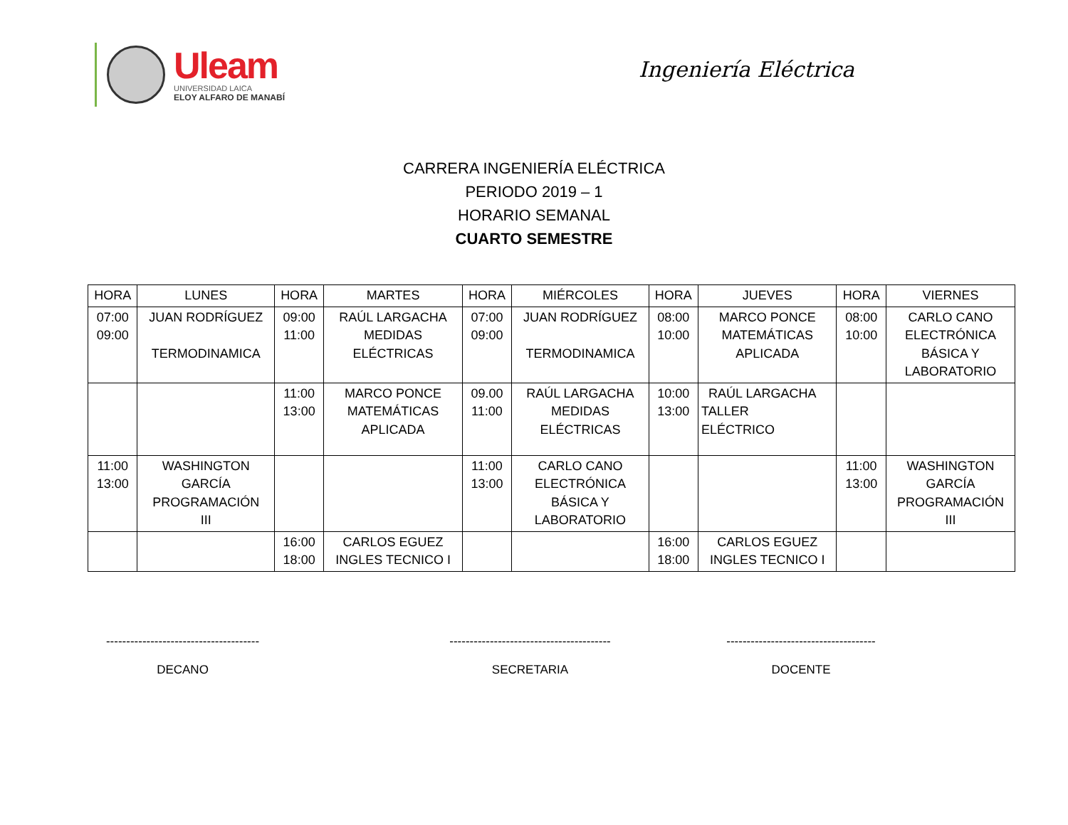Uleam
UNIVERSIDAD LAICA
ELOY ALFARO DE MANABÍ
Ingeniería Eléctrica
CARRERA INGENIERÍA ELÉCTRICA
PERIODO 2019 – 1
HORARIO SEMANAL
CUARTO SEMESTRE
| HORA | LUNES | HORA | MARTES | HORA | MIÉRCOLES | HORA | JUEVES | HORA | VIERNES |
| --- | --- | --- | --- | --- | --- | --- | --- | --- | --- |
| 07:00 09:00 | JUAN RODRÍGUEZ TERMODINAMICA | 09:00 11:00 | RAÚL LARGACHA MEDIDAS ELÉCTRICAS | 07:00 09:00 | JUAN RODRÍGUEZ TERMODINAMICA | 08:00 10:00 | MARCO PONCE MATEMÁTICAS APLICADA | 08:00 10:00 | CARLO CANO ELECTRÓNICA BÁSICA Y LABORATORIO |
| | | 11:00 13:00 | MARCO PONCE MATEMÁTICAS APLICADA | 09.00 11:00 | RAÚL LARGACHA MEDIDAS ELÉCTRICAS | 10:00 13:00 | RAÚL LARGACHA TALLER ELÉCTRICO | | |
| 11:00 13:00 | WASHINGTON GARCÍA PROGRAMACIÓN III | | | 11:00 13:00 | CARLO CANO ELECTRÓNICA BÁSICA Y LABORATORIO | | | 11:00 13:00 | WASHINGTON GARCÍA PROGRAMACIÓN III |
| | | 16:00 18:00 | CARLOS EGUEZ INGLES TECNICO I | | | 16:00 18:00 | CARLOS EGUEZ INGLES TECNICO I | | |
--------------------------------------
DECANO
----------------------------------------
SECRETARIA
-------------------------------------
DOCENTE